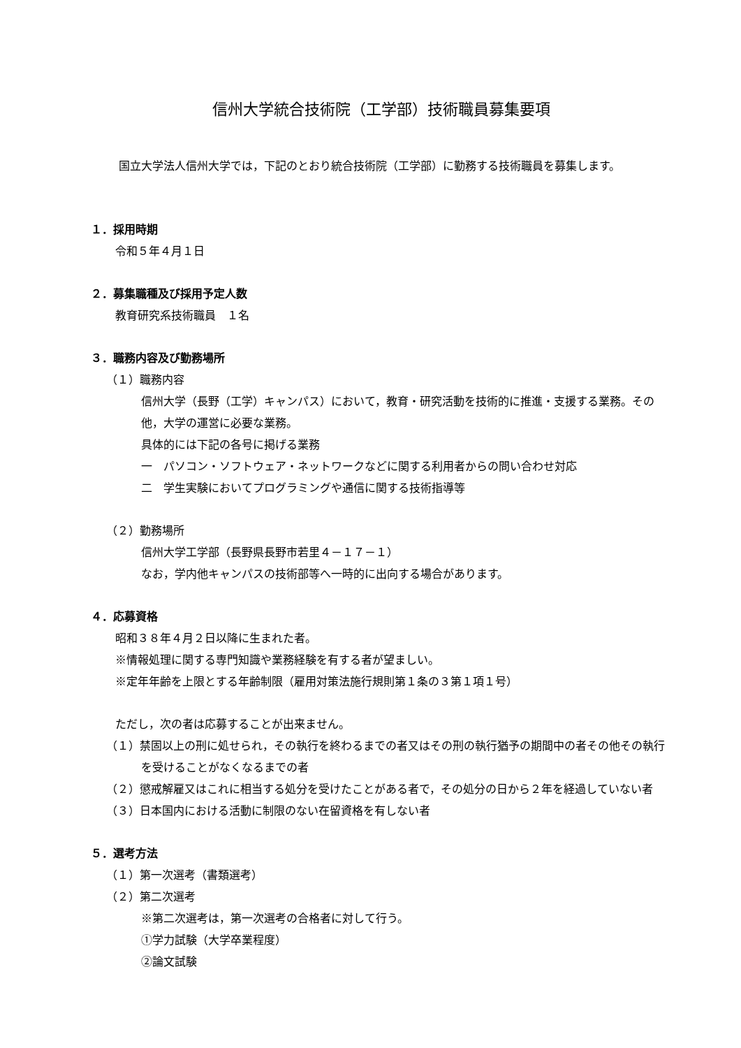信州大学統合技術院（工学部）技術職員募集要項
国立大学法人信州大学では，下記のとおり統合技術院（工学部）に勤務する技術職員を募集します。
１．採用時期
令和５年４月１日
２．募集職種及び採用予定人数
教育研究系技術職員　１名
３．職務内容及び勤務場所
（１）職務内容
信州大学（長野（工学）キャンパス）において，教育・研究活動を技術的に推進・支援する業務。その他，大学の運営に必要な業務。
具体的には下記の各号に掲げる業務
一　パソコン・ソフトウェア・ネットワークなどに関する利用者からの問い合わせ対応
二　学生実験においてプログラミングや通信に関する技術指導等
（２）勤務場所
信州大学工学部（長野県長野市若里４－１７－１）
なお，学内他キャンパスの技術部等へ一時的に出向する場合があります。
４．応募資格
昭和３８年４月２日以降に生まれた者。
※情報処理に関する専門知識や業務経験を有する者が望ましい。
※定年年齢を上限とする年齢制限（雇用対策法施行規則第１条の３第１項１号）
ただし，次の者は応募することが出来ません。
（１）禁固以上の刑に処せられ，その執行を終わるまでの者又はその刑の執行猶予の期間中の者その他その執行を受けることがなくなるまでの者
（２）懲戒解雇又はこれに相当する処分を受けたことがある者で，その処分の日から２年を経過していない者
（３）日本国内における活動に制限のない在留資格を有しない者
５．選考方法
（１）第一次選考（書類選考）
（２）第二次選考
※第二次選考は，第一次選考の合格者に対して行う。
①学力試験（大学卒業程度）
②論文試験